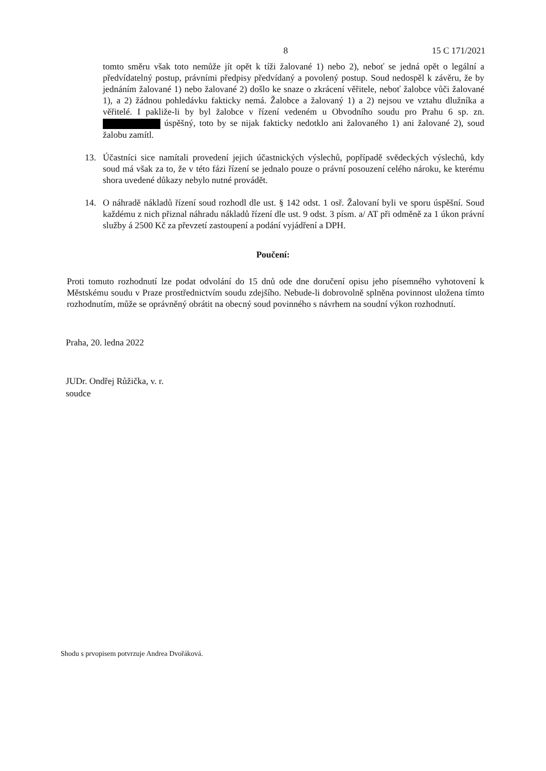8 15 C 171/2021
tomto směru však toto nemůže jít opět k tíži žalované 1) nebo 2), neboť se jedná opět o legální a předvídatelný postup, právními předpisy předvídaný a povolený postup. Soud nedospěl k závěru, že by jednáním žalované 1) nebo žalované 2) došlo ke snaze o zkrácení věřitele, neboť žalobce vůči žalované 1), a 2) žádnou pohledávku fakticky nemá. Žalobce a žalovaný 1) a 2) nejsou ve vztahu dlužníka a věřitelé. I pakliže-li by byl žalobce v řízení vedeném u Obvodního soudu pro Prahu 6 sp. zn. úspěšný, toto by se nijak fakticky nedotklo ani žalovaného 1) ani žalované 2), soud žalobu zamítl.
13. Účastníci sice namítali provedení jejich účastnických výslechů, popřípadě svědeckých výslechů, kdy soud má však za to, že v této fázi řízení se jednalo pouze o právní posouzení celého nároku, ke kterému shora uvedené důkazy nebylo nutné provádět.
14. O náhradě nákladů řízení soud rozhodl dle ust. § 142 odst. 1 osř. Žalovaní byli ve sporu úspěšní. Soud každému z nich přiznal náhradu nákladů řízení dle ust. 9 odst. 3 písm. a/ AT při odměně za 1 úkon právní služby á 2500 Kč za převzetí zastoupení a podání vyjádření a DPH.
Poučení:
Proti tomuto rozhodnutí lze podat odvolání do 15 dnů ode dne doručení opisu jeho písemného vyhotovení k Městskému soudu v Praze prostřednictvím soudu zdejšího. Nebude-li dobrovolně splněna povinnost uložena tímto rozhodnutím, může se oprávněný obrátit na obecný soud povinného s návrhem na soudní výkon rozhodnutí.
Praha, 20. ledna 2022
JUDr. Ondřej Růžička, v. r.
soudce
Shodu s prvopisem potvrzuje Andrea Dvořáková.